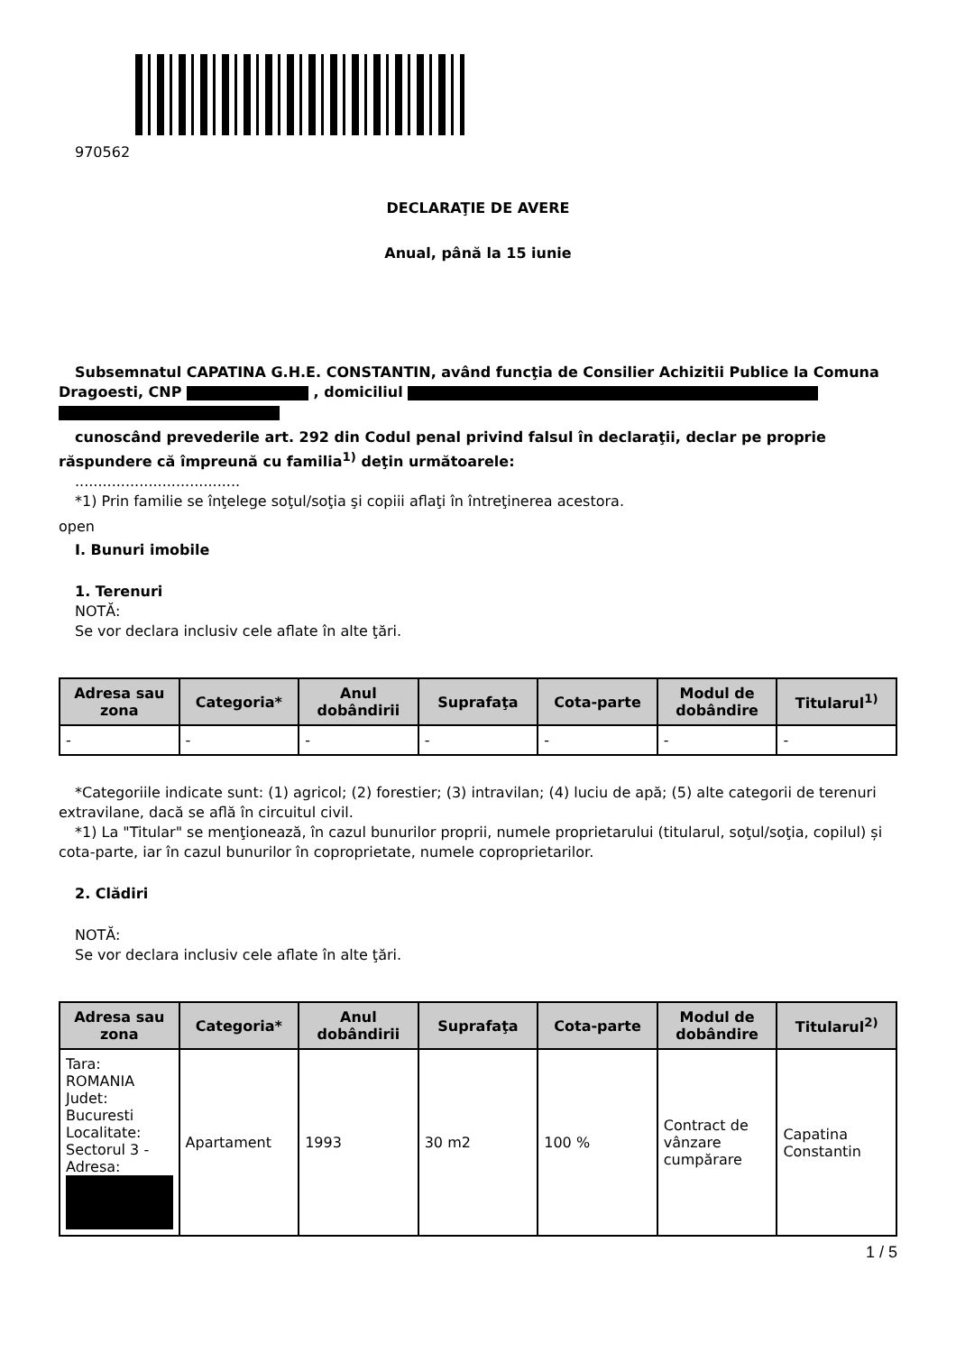970562
DECLARAŢIE DE AVERE
Anual, până la 15 iunie
Subsemnatul CAPATINA G.H.E. CONSTANTIN, având funcţia de Consilier Achizitii Publice la Comuna Dragoesti, CNP , domiciliul
cunoscând prevederile art. 292 din Codul penal privind falsul în declaraţii, declar pe proprie răspundere că împreună cu familia<sup>1)</sup> deţin următoarele:
....................................
*1) Prin familie se înţelege soţul/soţia şi copiii aflaţi în întreţinerea acestora.
open
I. Bunuri imobile
1. Terenuri
NOTĂ:
Se vor declara inclusiv cele aflate în alte ţări.
| Adresa sau zona | Categoria* | Anul dobândirii | Suprafaţa | Cota-parte | Modul de dobândire | Titularul<sup>1)</sup> |
| --- | --- | --- | --- | --- | --- | --- |
| - | - | - | - | - | - | - |
*Categoriile indicate sunt: (1) agricol; (2) forestier; (3) intravilan; (4) luciu de apă; (5) alte categorii de terenuri extravilane, dacă se află în circuitul civil.
*1) La "Titular" se menţionează, în cazul bunurilor proprii, numele proprietarului (titularul, soţul/soţia, copilul) și cota-parte, iar în cazul bunurilor în coproprietate, numele coproprietarilor.
2. Clădiri
NOTĂ:
Se vor declara inclusiv cele aflate în alte ţări.
| Adresa sau zona | Categoria* | Anul dobândirii | Suprafaţa | Cota-parte | Modul de dobândire | Titularul<sup>2)</sup> |
| --- | --- | --- | --- | --- | --- | --- |
| Tara: ROMANIA Judet: Bucuresti Localitate: Sectorul 3 - Adresa: | Apartament | 1993 | 30 m2 | 100 % | Contract de vânzare cumpărare | Capatina Constantin |
1 / 5